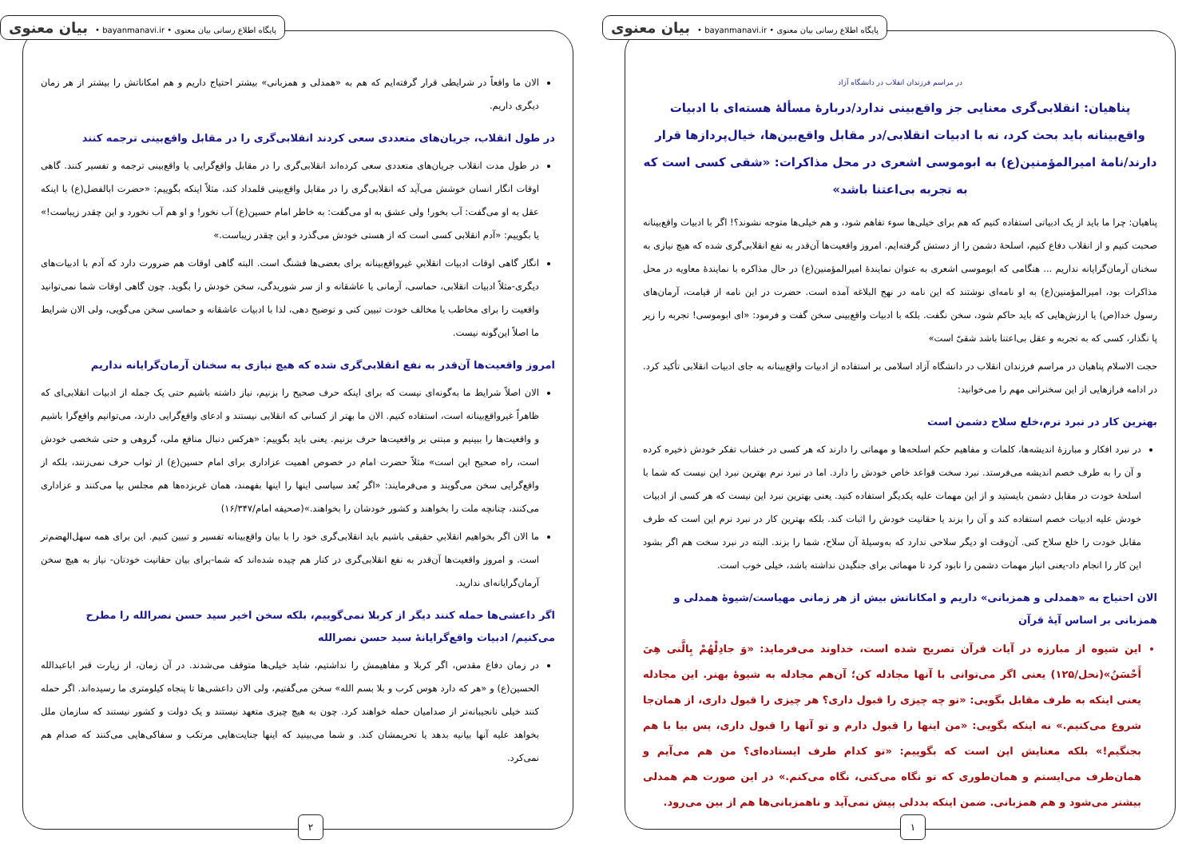پایگاه اطلاع رسانی بیان معنوی • bayanmanavi.ir • بیان معنوی
در مراسم فرزندان انقلاب در دانشگاه آزاد
پناهیان: انقلابی‌گری معنایی جز واقع‌بینی ندارد/دربارۀ مسألۀ هسته‌ای با ادبیات واقع‌بینانه باید بحث کرد، نه با ادبیات انقلابی/در مقابل واقع‌بین‌ها، خیال‌پردازها قرار دارند/نامۀ امیرالمؤمنین(ع) به ابوموسی اشعری در محل مذاکرات: «شقی کسی است که به تجربه بی‌اعتنا باشد»
پناهیان: چرا ما باید از یک ادبیاتی استفاده کنیم که هم برای خیلی‌ها سوء تفاهم شود، و هم خیلی‌ها متوجه نشوند؟! اگر با ادبیات واقع‌بینانه صحبت کنیم و از انقلاب دفاع کنیم، اسلحۀ دشمن را از دستش گرفته‌ایم. امروز واقعیت‌ها آن‌قدر به نفع انقلابی‌گری شده که هیچ نیازی به سخنان آرمان‌گرایانه نداریم ... هنگامی که ابوموسی اشعری به عنوان نمایندۀ امیرالمؤمنین(ع) در حال مذاکره با نمایندۀ معاویه در محل مذاکرات بود، امیرالمؤمنین(ع) به او نامه‌ای نوشتند که این نامه در نهج البلاغه آمده است. حضرت در این نامه از قیامت، آرمان‌های رسول خدا(ص) یا ارزش‌هایی که باید حاکم شود، سخن نگفت. بلکه با ادبیات واقع‌بینی سخن گفت و فرمود: «ای ابوموسی! تجربه را زیر پا نگذار، کسی که به تجربه و عقل بی‌اعتنا باشد شقیّ است»
حجت الاسلام پناهیان در مراسم فرزندان انقلاب در دانشگاه آزاد اسلامی بر استفاده از ادبیات واقع‌بینانه به جای ادبیات انقلابی تأکید کرد. در ادامه فرازهایی از این سخنرانی مهم را می‌خوانید:
بهترین کار در نبرد نرم،خلع سلاح دشمن است
در نبرد افکار و مبارزۀ اندیشه‌ها، کلمات و مفاهیم حکم اسلحه‌ها و مهماتی را دارند که هر کسی در خشاب تفکر خودش ذخیره کرده و آن را به طرف خصم اندیشه می‌فرستد. نبرد سخت قواعد خاص خودش را دارد. اما در نبرد نرم بهترین نبرد این نیست که شما با اسلحۀ خودت در مقابل دشمن بایستید و از این مهمات علیه یکدیگر استفاده کنید. یعنی بهترین نبرد این نیست که هر کسی از ادبیات خودش علیه ادبیات خصم استفاده کند و آن را بزند یا حقانیت خودش را اثبات کند. بلکه بهترین کار در نبرد نرم این است که طرف مقابل خودت را خلع سلاح کنی. آن‌وقت او دیگر سلاحی ندارد که به‌وسیلۀ آن سلاح، شما را بزند. البته در نبرد سخت هم اگر بشود این کار را انجام داد-یعنی انبار مهمات دشمن را نابود کرد تا مهماتی برای جنگیدن نداشته باشد، خیلی خوب است.
الان احتیاج به «همدلی و همزبانی» داریم و امکاناتش بیش از هر زمانی مهیاست/شیوۀ همدلی و همزبانی بر اساس آیۀ قرآن
این شیوه از مبارزه در آیات قرآن تصریح شده است، خداوند می‌فرماید: «وَ جادِلْهُمْ بِالَّتی هِیَ أَحْسَنُ»(نحل/۱۲۵) یعنی اگر می‌توانی با آنها مجادله کن؛ آن‌هم مجادله به شیوۀ بهتر. این مجادله یعنی اینکه به طرف مقابل بگویی: «تو چه چیزی را قبول داری؟ هر چیزی را قبول داری، از همان‌جا شروع می‌کنیم.» نه اینکه بگویی: «من اینها را قبول دارم و تو آنها را قبول داری، پس بیا با هم بجنگیم!» بلکه معنایش این است که بگوییم: «تو کدام طرف ایستاده‌ای؟ من هم می‌آیم و همان‌طرف می‌ایستم و همان‌طوری که تو نگاه می‌کنی، نگاه می‌کنم.» در این صورت هم همدلی بیشتر می‌شود و هم همزبانی. ضمن اینکه بددلی پیش نمی‌آید و ناهمزبانی‌ها هم از بین می‌رود.
۱
پایگاه اطلاع رسانی بیان معنوی • bayanmanavi.ir • بیان معنوی
الان ما واقعاً در شرایطی قرار گرفته‌ایم که هم به «همدلی و همزبانی» بیشتر احتیاج داریم و هم امکاناتش را بیشتر از هر زمان دیگری داریم.
در طول انقلاب، جریان‌های متعددی سعی کردند انقلابی‌گری را در مقابل واقع‌بینی ترجمه کنند
در طول مدت انقلاب جریان‌های متعددی سعی کرده‌اند انقلابی‌گری را در مقابل واقع‌گرایی یا واقع‌بینی ترجمه و تفسیر کنند. گاهی اوقات انگار انسان خوشش می‌آید که انقلابی‌گری را در مقابل واقع‌بینی قلمداد کند، مثلاً اینکه بگوییم: «حضرت ابالفضل(ع) با اینکه عقل به او می‌گفت: آب بخور! ولی عشق به او می‌گفت: به خاطر امام حسین(ع) آب نخور! و او هم آب نخورد و این چقدر زیباست!» یا بگوییم: «آدم انقلابی کسی است که از هستی خودش می‌گذرد و این چقدر زیباست.»
انگار گاهی اوقات ادبیات انقلابیِ غیرواقع‌بینانه برای بعضی‌ها قشنگ است. البته گاهی اوقات هم ضرورت دارد که آدم با ادبیات‌های دیگری-مثلاً ادبیات انقلابی، حماسی، آرمانی یا عاشقانه و از سر شوریدگی، سخن خودش را بگوید. چون گاهی اوقات شما نمی‌توانید واقعیت را برای مخاطب یا مخالف خودت تبیین کنی و توضیح دهی، لذا با ادبیات عاشقانه و حماسی سخن می‌گویی، ولی الان شرایط ما اصلاً این‌گونه نیست.
امروز واقعیت‌ها آن‌قدر به نفع انقلابی‌گری شده که هیچ نیازی به سخنان آرمان‌گرایانه نداریم
الان اصلاً شرایط ما به‌گونه‌ای نیست که برای اینکه حرف صحیح را بزنیم، نیاز داشته باشیم حتی یک جمله از ادبیات انقلابی‌ای که ظاهراً غیرواقع‌بینانه است، استفاده کنیم. الان ما بهتر از کسانی که انقلابی نیستند و ادعای واقع‌گرایی دارند، می‌توانیم واقع‌گرا باشیم و واقعیت‌ها را ببینیم و مبتنی بر واقعیت‌ها حرف بزنیم. یعنی باید بگوییم: «هرکس دنبال منافع ملی، گروهی و حتی شخصی خودش است، راه صحیح این است» مثلاً حضرت امام در خصوص اهمیت عزاداری برای امام حسین(ع) از ثواب حرف نمی‌زنند، بلکه از واقع‌گرایی سخن می‌گویند و می‌فرمایند: «اگر بُعد سیاسی اینها را اینها بفهمند، همان غربزده‌ها هم مجلس بپا می‌کنند و عزاداری می‌کنند، چنانچه ملت را بخواهند و کشور خودشان را بخواهند.»(صحیفه امام/۱۶/۳۴۷)
ما الان اگر بخواهیم انقلابیِ حقیقی باشیم باید انقلابی‌گری خود را با بیان واقع‌بینانه تفسیر و تبیین کنیم. این برای همه سهل‌الهضم‌تر است. و امروز واقعیت‌ها آن‌قدر به نفع انقلابی‌گری در کنار هم چیده شده‌اند که شما-برای بیان حقانیت خودتان- نیاز به هیچ سخن آرمان‌گرایانه‌ای ندارید.
اگر داعشی‌ها حمله کنند دیگر از کربلا نمی‌گوییم، بلکه سخن اخیر سید حسن نصرالله را مطرح می‌کنیم/ ادبیات واقع‌گرایانۀ سید حسن نصرالله
در زمان دفاع مقدس، اگر کربلا و مفاهیمش را نداشتیم، شاید خیلی‌ها متوقف می‌شدند. در آن زمان، از زیارت قبر اباعبدالله الحسین(ع) و «هر که دارد هوس کرب و بلا بسم الله» سخن می‌گفتیم، ولی الان داعشی‌ها تا پنجاه کیلومتری ما رسیده‌اند. اگر حمله کنند خیلی نانجیبانه‌تر از صدامیان حمله خواهند کرد. چون به هیچ چیزی متعهد نیستند و یک دولت و کشور نیستند که سازمان ملل بخواهد علیه آنها بیانیه بدهد یا تحریمشان کند. و شما می‌بینید که اینها جنایت‌هایی مرتکب و سفاکی‌هایی می‌کنند که صدام هم نمی‌کرد.
۲